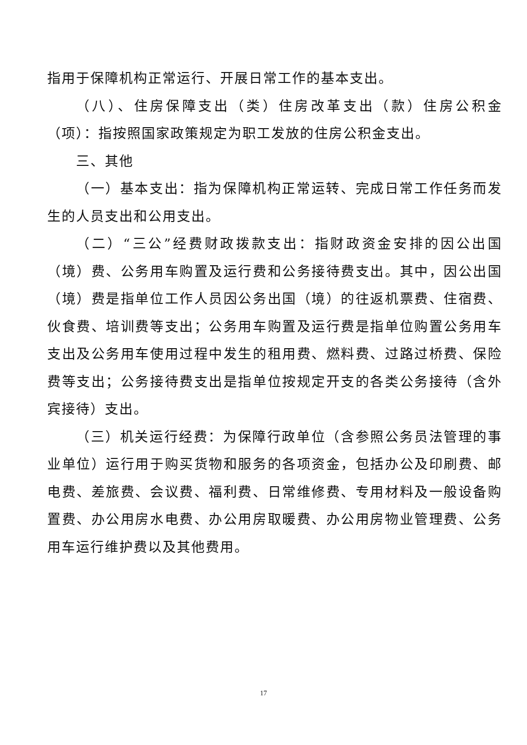指用于保障机构正常运行、开展日常工作的基本支出。
（八）、住房保障支出（类）住房改革支出（款）住房公积金（项）：指按照国家政策规定为职工发放的住房公积金支出。
三、其他
（一）基本支出：指为保障机构正常运转、完成日常工作任务而发生的人员支出和公用支出。
（二）“三公”经费财政拨款支出：指财政资金安排的因公出国（境）费、公务用车购置及运行费和公务接待费支出。其中，因公出国（境）费是指单位工作人员因公务出国（境）的往返机票费、住宿费、伙食费、培训费等支出；公务用车购置及运行费是指单位购置公务用车支出及公务用车使用过程中发生的租用费、燃料费、过路过桥费、保险费等支出；公务接待费支出是指单位按规定开支的各类公务接待（含外宾接待）支出。
（三）机关运行经费：为保障行政单位（含参照公务员法管理的事业单位）运行用于购买货物和服务的各项资金，包括办公及印刷费、邮电费、差旅费、会议费、福利费、日常维修费、专用材料及一般设备购置费、办公用房水电费、办公用房取暖费、办公用房物业管理费、公务用车运行维护费以及其他费用。
17